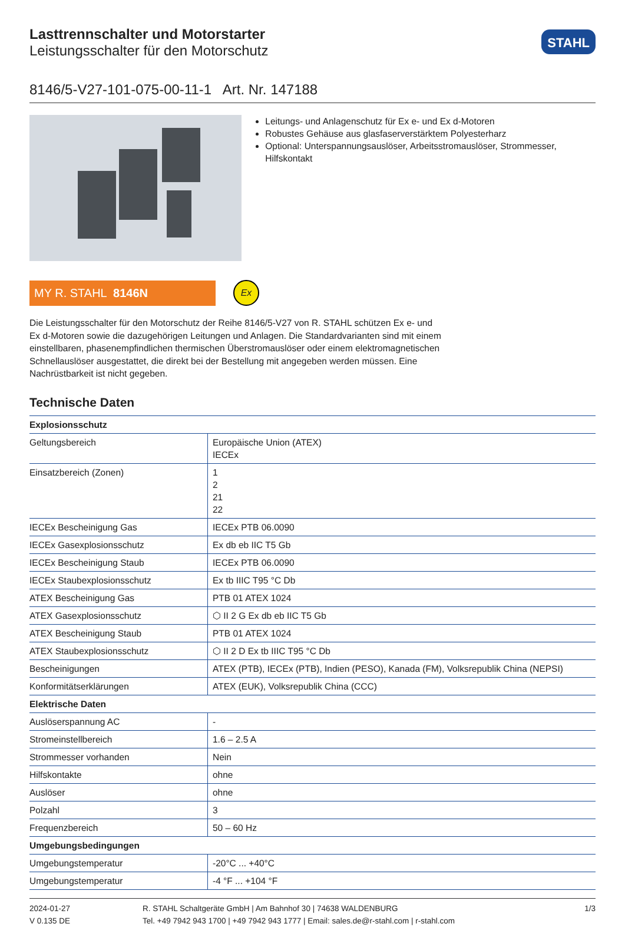Lasttrennschalter und Motorstarter
Leistungsschalter für den Motorschutz
STAHL
8146/5-V27-101-075-00-11-1 Art. Nr. 147188
Leitungs- und Anlagenschutz für Ex e- und Ex d-Motoren
Robustes Gehäuse aus glasfaserverstärktem Polyesterharz
Optional: Unterspannungsauslöser, Arbeitsstromauslöser, Strommesser, Hilfskontakt
MY R. STAHL 8146N
Ex
Die Leistungsschalter für den Motorschutz der Reihe 8146/5-V27 von R. STAHL schützen Ex e- und Ex d-Motoren sowie die dazugehörigen Leitungen und Anlagen. Die Standardvarianten sind mit einem einstellbaren, phasenempfindlichen thermischen Überstromauslöser oder einem elektromagnetischen Schnellauslöser ausgestattet, die direkt bei der Bestellung mit angegeben werden müssen. Eine Nachrüstbarkeit ist nicht gegeben.
Technische Daten
| Explosionsschutz | |
| --- | --- |
| Geltungsbereich | Europäische Union (ATEX) IECEx |
| Einsatzbereich (Zonen) | 1 2 21 22 |
| IECEx Bescheinigung Gas | IECEx PTB 06.0090 |
| IECEx Gasexplosionsschutz | Ex db eb IIC T5 Gb |
| IECEx Bescheinigung Staub | IECEx PTB 06.0090 |
| IECEx Staubexplosionsschutz | Ex tb IIIC T95 °C Db |
| ATEX Bescheinigung Gas | PTB 01 ATEX 1024 |
| ATEX Gasexplosionsschutz | ⬡ II 2 G Ex db eb IIC T5 Gb |
| ATEX Bescheinigung Staub | PTB 01 ATEX 1024 |
| ATEX Staubexplosionsschutz | ⬡ II 2 D Ex tb IIIC T95 °C Db |
| Bescheinigungen | ATEX (PTB), IECEx (PTB), Indien (PESO), Kanada (FM), Volksrepublik China (NEPSI) |
| Konformitätserklärungen | ATEX (EUK), Volksrepublik China (CCC) |
| Elektrische Daten | |
| Auslöserspannung AC | - |
| Stromeinstellbereich | 1.6 – 2.5 A |
| Strommesser vorhanden | Nein |
| Hilfskontakte | ohne |
| Auslöser | ohne |
| Polzahl | 3 |
| Frequenzbereich | 50 – 60 Hz |
| Umgebungsbedingungen | |
| Umgebungstemperatur | -20°C ... +40°C |
| Umgebungstemperatur | -4 °F ... +104 °F |
2024-01-27
V 0.135 DE
R. STAHL Schaltgeräte GmbH | Am Bahnhof 30 | 74638 WALDENBURG
Tel. +49 7942 943 1700 | +49 7942 943 1777 | Email: sales.de@r-stahl.com | r-stahl.com
1/3